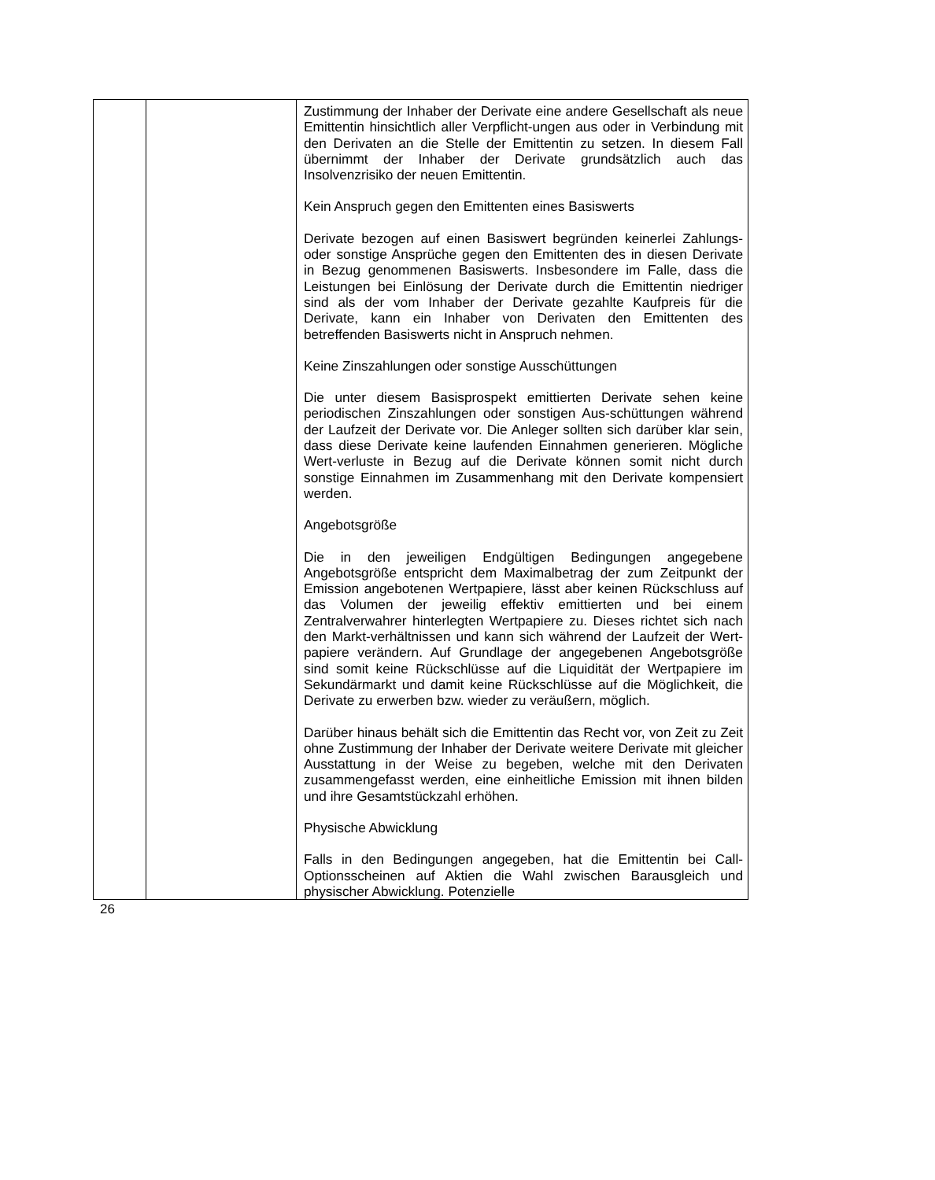| | | Zustimmung der Inhaber der Derivate eine andere Gesellschaft als neue Emittentin hinsichtlich aller Verpflicht-ungen aus oder in Verbindung mit den Derivaten an die Stelle der Emittentin zu setzen. In diesem Fall übernimmt der Inhaber der Derivate grundsätzlich auch das Insolvenzrisiko der neuen Emittentin. Kein Anspruch gegen den Emittenten eines Basiswerts Derivate bezogen auf einen Basiswert begründen keinerlei Zahlungs- oder sonstige Ansprüche gegen den Emittenten des in diesen Derivate in Bezug genommenen Basiswerts. Insbesondere im Falle, dass die Leistungen bei Einlösung der Derivate durch die Emittentin niedriger sind als der vom Inhaber der Derivate gezahlte Kaufpreis für die Derivate, kann ein Inhaber von Derivaten den Emittenten des betreffenden Basiswerts nicht in Anspruch nehmen. Keine Zinszahlungen oder sonstige Ausschüttungen Die unter diesem Basisprospekt emittierten Derivate sehen keine periodischen Zinszahlungen oder sonstigen Aus-schüttungen während der Laufzeit der Derivate vor. Die Anleger sollten sich darüber klar sein, dass diese Derivate keine laufenden Einnahmen generieren. Mögliche Wert-verluste in Bezug auf die Derivate können somit nicht durch sonstige Einnahmen im Zusammenhang mit den Derivate kompensiert werden. Angebotsgröße Die in den jeweiligen Endgültigen Bedingungen angegebene Angebotsgröße entspricht dem Maximalbetrag der zum Zeitpunkt der Emission angebotenen Wertpapiere, lässt aber keinen Rückschluss auf das Volumen der jeweilig effektiv emittierten und bei einem Zentralverwahrer hinterlegten Wertpapiere zu. Dieses richtet sich nach den Markt-verhältnissen und kann sich während der Laufzeit der Wert-papiere verändern. Auf Grundlage der angegebenen Angebotsgröße sind somit keine Rückschlüsse auf die Liquidität der Wertpapiere im Sekundärmarkt und damit keine Rückschlüsse auf die Möglichkeit, die Derivate zu erwerben bzw. wieder zu veräußern, möglich. Darüber hinaus behält sich die Emittentin das Recht vor, von Zeit zu Zeit ohne Zustimmung der Inhaber der Derivate weitere Derivate mit gleicher Ausstattung in der Weise zu begeben, welche mit den Derivaten zusammengefasst werden, eine einheitliche Emission mit ihnen bilden und ihre Gesamtstückzahl erhöhen. Physische Abwicklung Falls in den Bedingungen angegeben, hat die Emittentin bei Call-Optionsscheinen auf Aktien die Wahl zwischen Barausgleich und physischer Abwicklung. Potenzielle |
26